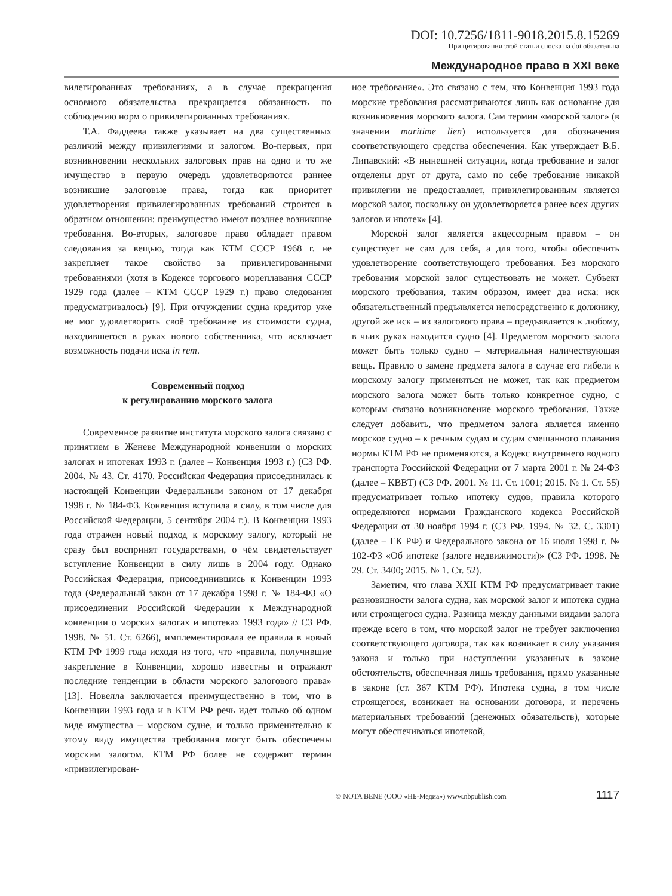DOI: 10.7256/1811-9018.2015.8.15269
При цитировании этой статьи сноска на doi обязательна
Международное право в XXI веке
вилегированных требованиях, а в случае прекращения основного обязательства прекращается обязанность по соблюдению норм о привилегированных требованиях.
Т.А. Фаддеева также указывает на два существенных различий между привилегиями и залогом. Во-первых, при возникновении нескольких залоговых прав на одно и то же имущество в первую очередь удовлетворяются раннее возникшие залоговые права, тогда как приоритет удовлетворения привилегированных требований строится в обратном отношении: преимущество имеют позднее возникшие требования. Во-вторых, залоговое право обладает правом следования за вещью, тогда как КТМ СССР 1968 г. не закрепляет такое свойство за привилегированными требованиями (хотя в Кодексе торгового мореплавания СССР 1929 года (далее – КТМ СССР 1929 г.) право следования предусматривалось) [9]. При отчуждении судна кредитор уже не мог удовлетворить своё требование из стоимости судна, находившегося в руках нового собственника, что исключает возможность подачи иска in rem.
Современный подход
к регулированию морского залога
Современное развитие института морского залога связано с принятием в Женеве Международной конвенции о морских залогах и ипотеках 1993 г. (далее – Конвенция 1993 г.) (СЗ РФ. 2004. № 43. Ст. 4170. Российская Федерация присоединилась к настоящей Конвенции Федеральным законом от 17 декабря 1998 г. № 184-ФЗ. Конвенция вступила в силу, в том числе для Российской Федерации, 5 сентября 2004 г.). В Конвенции 1993 года отражен новый подход к морскому залогу, который не сразу был воспринят государствами, о чём свидетельствует вступление Конвенции в силу лишь в 2004 году. Однако Российская Федерация, присоединившись к Конвенции 1993 года (Федеральный закон от 17 декабря 1998 г. № 184-ФЗ «О присоединении Российской Федерации к Международной конвенции о морских залогах и ипотеках 1993 года» // СЗ РФ. 1998. № 51. Ст. 6266), имплементировала ее правила в новый КТМ РФ 1999 года исходя из того, что «правила, получившие закрепление в Конвенции, хорошо известны и отражают последние тенденции в области морского залогового права» [13]. Новелла заключается преимущественно в том, что в Конвенции 1993 года и в КТМ РФ речь идет только об одном виде имущества – морском судне, и только применительно к этому виду имущества требования могут быть обеспечены морским залогом. КТМ РФ более не содержит термин «привилегирован-
ное требование». Это связано с тем, что Конвенция 1993 года морские требования рассматриваются лишь как основание для возникновения морского залога. Сам термин «морской залог» (в значении maritime lien) используется для обозначения соответствующего средства обеспечения. Как утверждает В.Б. Липавский: «В нынешней ситуации, когда требование и залог отделены друг от друга, само по себе требование никакой привилегии не предоставляет, привилегированным является морской залог, поскольку он удовлетворяется ранее всех других залогов и ипотек» [4].
Морской залог является акцессорным правом – он существует не сам для себя, а для того, чтобы обеспечить удовлетворение соответствующего требования. Без морского требования морской залог существовать не может. Субъект морского требования, таким образом, имеет два иска: иск обязательственный предъявляется непосредственно к должнику, другой же иск – из залогового права – предъявляется к любому, в чьих руках находится судно [4]. Предметом морского залога может быть только судно – материальная наличествующая вещь. Правило о замене предмета залога в случае его гибели к морскому залогу применяться не может, так как предметом морского залога может быть только конкретное судно, с которым связано возникновение морского требования. Также следует добавить, что предметом залога является именно морское судно – к речным судам и судам смешанного плавания нормы КТМ РФ не применяются, а Кодекс внутреннего водного транспорта Российской Федерации от 7 марта 2001 г. № 24-ФЗ (далее – КВВТ) (СЗ РФ. 2001. № 11. Ст. 1001; 2015. № 1. Ст. 55) предусматривает только ипотеку судов, правила которого определяются нормами Гражданского кодекса Российской Федерации от 30 ноября 1994 г. (СЗ РФ. 1994. № 32. С. 3301) (далее – ГК РФ) и Федерального закона от 16 июля 1998 г. № 102-ФЗ «Об ипотеке (залоге недвижимости)» (СЗ РФ. 1998. № 29. Ст. 3400; 2015. № 1. Ст. 52).
Заметим, что глава XXII КТМ РФ предусматривает такие разновидности залога судна, как морской залог и ипотека судна или строящегося судна. Разница между данными видами залога прежде всего в том, что морской залог не требует заключения соответствующего договора, так как возникает в силу указания закона и только при наступлении указанных в законе обстоятельств, обеспечивая лишь требования, прямо указанные в законе (ст. 367 КТМ РФ). Ипотека судна, в том числе строящегося, возникает на основании договора, и перечень материальных требований (денежных обязательств), которые могут обеспечиваться ипотекой,
© NOTA BENE (ООО «НБ-Медиа») www.nbpublish.com 1117